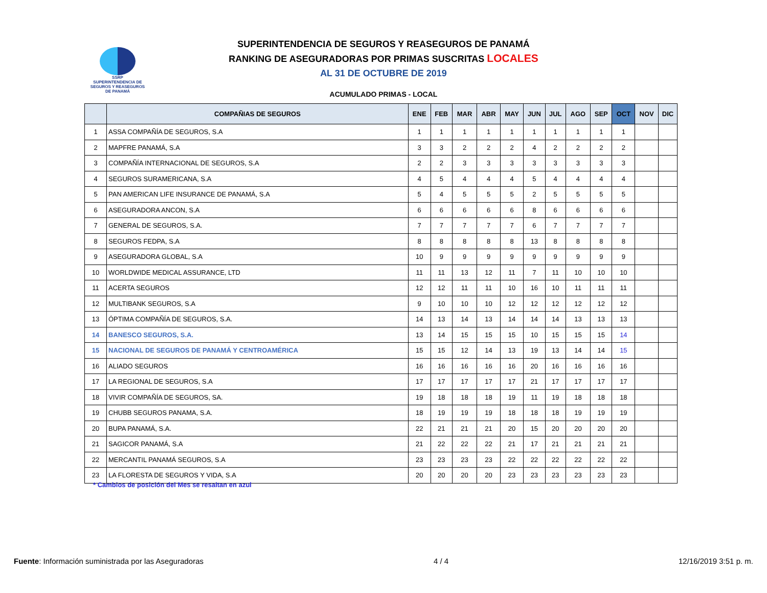SSRP
SUPERINTENDENCIA DE SEGUROS Y REASEGUROS DE PANAMÁ
SUPERINTENDENCIA DE SEGUROS Y REASEGUROS DE PANAMÁ
RANKING DE ASEGURADORAS POR PRIMAS SUSCRITAS LOCALES
AL 31 DE OCTUBRE DE 2019
ACUMULADO PRIMAS - LOCAL
| | COMPAÑIAS DE SEGUROS | ENE | FEB | MAR | ABR | MAY | JUN | JUL | AGO | SEP | OCT | NOV | DIC |
| --- | --- | --- | --- | --- | --- | --- | --- | --- | --- | --- | --- | --- | --- |
| 1 | ASSA COMPAÑÍA DE SEGUROS, S.A | 1 | 1 | 1 | 1 | 1 | 1 | 1 | 1 | 1 | 1 | | |
| 2 | MAPFRE PANAMÁ, S.A | 3 | 3 | 2 | 2 | 2 | 4 | 2 | 2 | 2 | 2 | | |
| 3 | COMPAÑÍA INTERNACIONAL DE SEGUROS, S.A | 2 | 2 | 3 | 3 | 3 | 3 | 3 | 3 | 3 | 3 | | |
| 4 | SEGUROS SURAMERICANA, S.A | 4 | 5 | 4 | 4 | 4 | 5 | 4 | 4 | 4 | 4 | | |
| 5 | PAN AMERICAN LIFE INSURANCE DE PANAMÁ, S.A | 5 | 4 | 5 | 5 | 5 | 2 | 5 | 5 | 5 | 5 | | |
| 6 | ASEGURADORA ANCON, S.A | 6 | 6 | 6 | 6 | 6 | 8 | 6 | 6 | 6 | 6 | | |
| 7 | GENERAL DE SEGUROS, S.A. | 7 | 7 | 7 | 7 | 7 | 6 | 7 | 7 | 7 | 7 | | |
| 8 | SEGUROS FEDPA, S.A | 8 | 8 | 8 | 8 | 8 | 13 | 8 | 8 | 8 | 8 | | |
| 9 | ASEGURADORA GLOBAL, S.A | 10 | 9 | 9 | 9 | 9 | 9 | 9 | 9 | 9 | 9 | | |
| 10 | WORLDWIDE MEDICAL ASSURANCE, LTD | 11 | 11 | 13 | 12 | 11 | 7 | 11 | 10 | 10 | 10 | | |
| 11 | ACERTA SEGUROS | 12 | 12 | 11 | 11 | 10 | 16 | 10 | 11 | 11 | 11 | | |
| 12 | MULTIBANK SEGUROS, S.A | 9 | 10 | 10 | 10 | 12 | 12 | 12 | 12 | 12 | 12 | | |
| 13 | ÓPTIMA COMPAÑÍA DE SEGUROS, S.A. | 14 | 13 | 14 | 13 | 14 | 14 | 14 | 13 | 13 | 13 | | |
| 14 | BANESCO SEGUROS, S.A. | 13 | 14 | 15 | 15 | 15 | 10 | 15 | 15 | 15 | 14 | | |
| 15 | NACIONAL DE SEGUROS DE PANAMÁ Y CENTROAMÉRICA | 15 | 15 | 12 | 14 | 13 | 19 | 13 | 14 | 14 | 15 | | |
| 16 | ALIADO SEGUROS | 16 | 16 | 16 | 16 | 16 | 20 | 16 | 16 | 16 | 16 | | |
| 17 | LA REGIONAL DE SEGUROS, S.A | 17 | 17 | 17 | 17 | 17 | 21 | 17 | 17 | 17 | 17 | | |
| 18 | VIVIR COMPAÑÍA DE SEGUROS, SA. | 19 | 18 | 18 | 18 | 19 | 11 | 19 | 18 | 18 | 18 | | |
| 19 | CHUBB SEGUROS PANAMA, S.A. | 18 | 19 | 19 | 19 | 18 | 18 | 18 | 19 | 19 | 19 | | |
| 20 | BUPA PANAMÁ, S.A. | 22 | 21 | 21 | 21 | 20 | 15 | 20 | 20 | 20 | 20 | | |
| 21 | SAGICOR PANAMÁ, S.A | 21 | 22 | 22 | 22 | 21 | 17 | 21 | 21 | 21 | 21 | | |
| 22 | MERCANTIL PANAMÁ SEGUROS, S.A | 23 | 23 | 23 | 23 | 22 | 22 | 22 | 22 | 22 | 22 | | |
| 23 | LA FLORESTA DE SEGUROS Y VIDA, S.A | 20 | 20 | 20 | 20 | 23 | 23 | 23 | 23 | 23 | 23 | | |
* Cambios de posición del Mes se resaltan en azul
Fuente: Información suministrada por las Aseguradoras 4 / 4 12/16/2019 3:51 p. m.